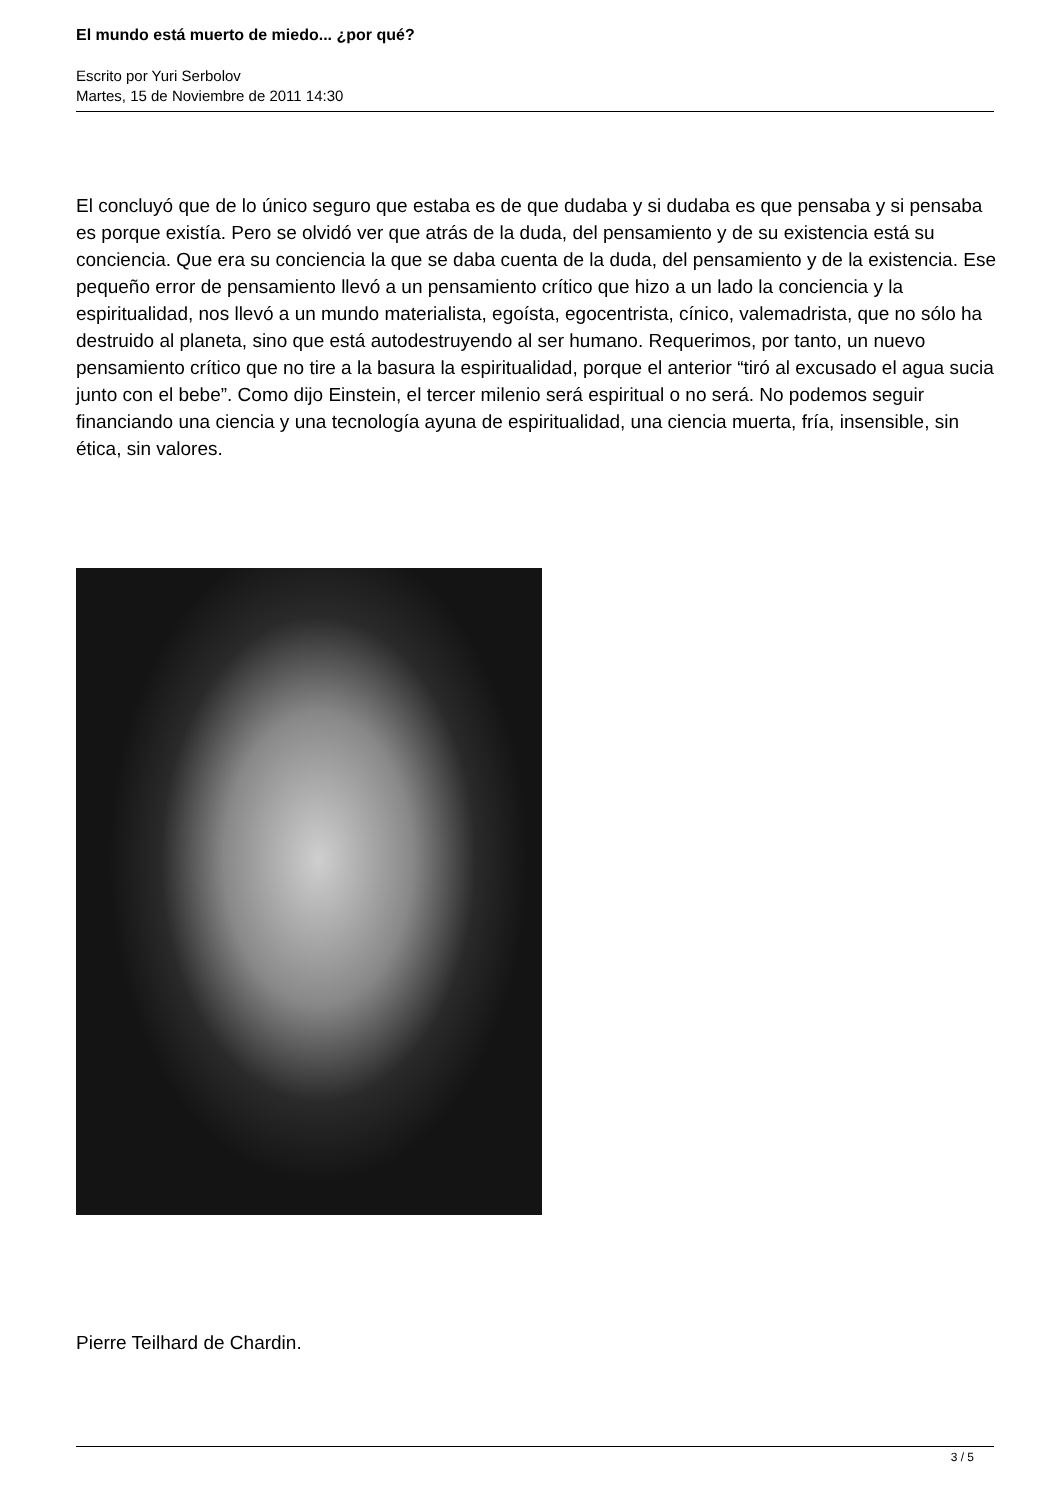El mundo está muerto de miedo... ¿por qué?
Escrito por Yuri Serbolov
Martes, 15 de Noviembre de 2011 14:30
El concluyó que de lo único seguro que estaba es de que dudaba y si dudaba es que pensaba y si pensaba es porque existía. Pero se olvidó ver que atrás de la duda, del pensamiento y de su existencia está su conciencia. Que era su conciencia la que se daba cuenta de la duda, del pensamiento y de la existencia. Ese pequeño error de pensamiento llevó a un pensamiento crítico que hizo a un lado la conciencia y la espiritualidad, nos llevó a un mundo materialista, egoísta, egocentrista, cínico, valemadrista, que no sólo ha destruido al planeta, sino que está autodestruyendo al ser humano. Requerimos, por tanto, un nuevo pensamiento crítico que no tire a la basura la espiritualidad, porque el anterior “tiró al excusado el agua sucia junto con el bebe”. Como dijo Einstein, el tercer milenio será espiritual o no será. No podemos seguir financiando una ciencia y una tecnología ayuna de espiritualidad, una ciencia muerta, fría, insensible, sin ética, sin valores.
Pierre Teilhard de Chardin.
3 / 5